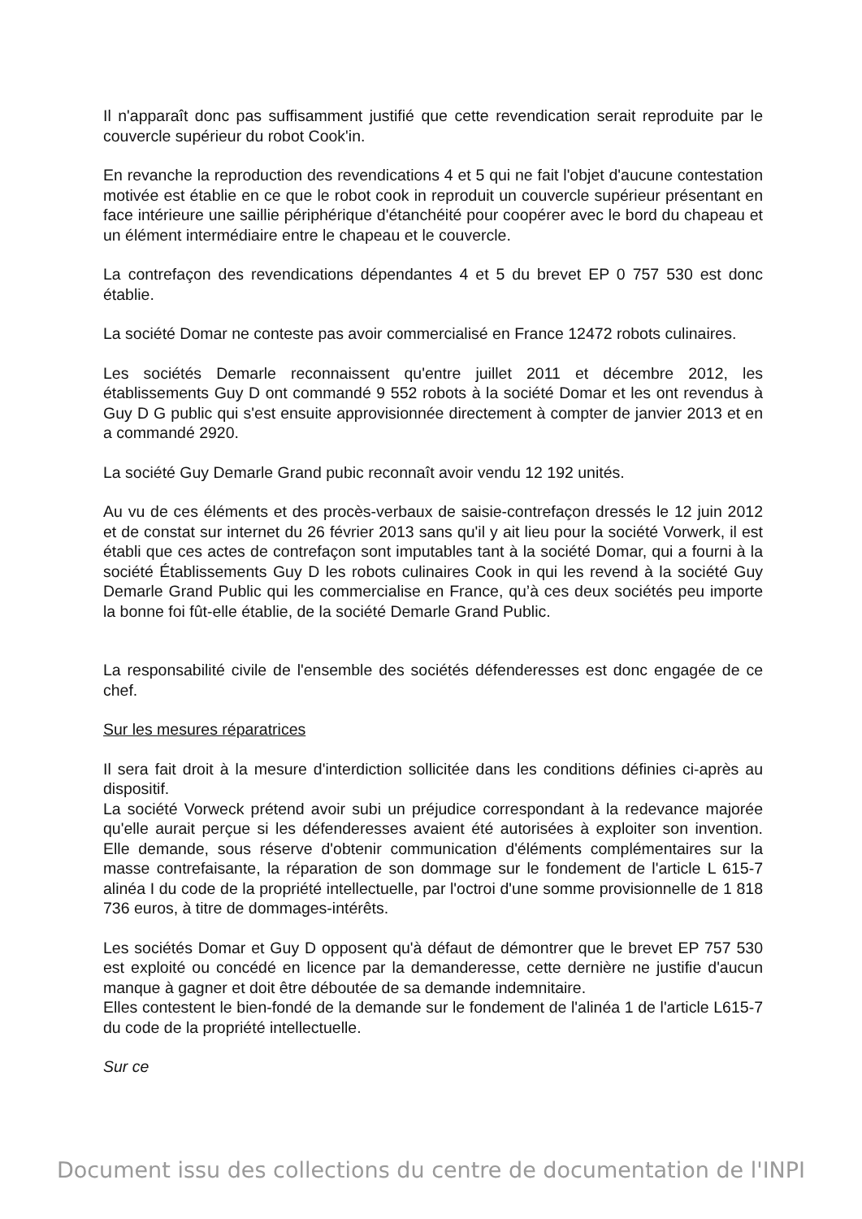Il n'apparaît donc pas suffisamment justifié que cette revendication serait reproduite par le couvercle supérieur du robot Cook'in.
En revanche la reproduction des revendications 4 et 5 qui ne fait l'objet d'aucune contestation motivée est établie en ce que le robot cook in reproduit un couvercle supérieur présentant en face intérieure une saillie périphérique d'étanchéité pour coopérer avec le bord du chapeau et un élément intermédiaire entre le chapeau et le couvercle.
La contrefaçon des revendications dépendantes 4 et 5 du brevet EP 0 757 530 est donc établie.
La société Domar ne conteste pas avoir commercialisé en France 12472 robots culinaires.
Les sociétés Demarle reconnaissent qu'entre juillet 2011 et décembre 2012, les établissements Guy D ont commandé 9 552 robots à la société Domar et les ont revendus à Guy D G public qui s'est ensuite approvisionnée directement à compter de janvier 2013 et en a commandé 2920.
La société Guy Demarle Grand pubic reconnaît avoir vendu 12 192 unités.
Au vu de ces éléments et des procès-verbaux de saisie-contrefaçon dressés le 12 juin 2012 et de constat sur internet du 26 février 2013 sans qu'il y ait lieu pour la société Vorwerk, il est établi que ces actes de contrefaçon sont imputables tant à la société Domar, qui a fourni à la société Établissements Guy D les robots culinaires Cook in qui les revend à la société Guy Demarle Grand Public qui les commercialise en France, qu’à ces deux sociétés peu importe la bonne foi fût-elle établie, de la société Demarle Grand Public.
La responsabilité civile de l'ensemble des sociétés défenderesses est donc engagée de ce chef.
Sur les mesures réparatrices
Il sera fait droit à la mesure d'interdiction sollicitée dans les conditions définies ci-après au dispositif.
La société Vorweck prétend avoir subi un préjudice correspondant à la redevance majorée qu'elle aurait perçue si les défenderesses avaient été autorisées à exploiter son invention. Elle demande, sous réserve d'obtenir communication d'éléments complémentaires sur la masse contrefaisante, la réparation de son dommage sur le fondement de l'article L 615-7 alinéa I du code de la propriété intellectuelle, par l'octroi d'une somme provisionnelle de 1 818 736 euros, à titre de dommages-intérêts.
Les sociétés Domar et Guy D opposent qu'à défaut de démontrer que le brevet EP 757 530 est exploité ou concédé en licence par la demanderesse, cette dernière ne justifie d'aucun manque à gagner et doit être déboutée de sa demande indemnitaire.
Elles contestent le bien-fondé de la demande sur le fondement de l'alinéa 1 de l'article L615-7 du code de la propriété intellectuelle.
Sur ce
Document issu des collections du centre de documentation de l'INPI